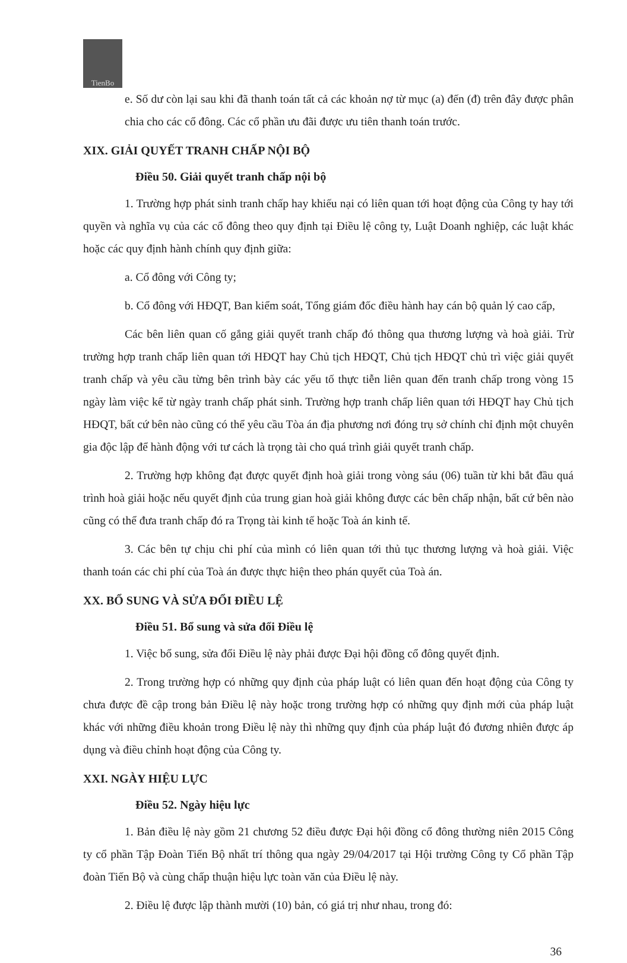TienBo
e. Số dư còn lại sau khi đã thanh toán tất cả các khoản nợ từ mục (a) đến (đ) trên đây được phân chia cho các cổ đông. Các cổ phần ưu đãi được ưu tiên thanh toán trước.
XIX. GIẢI QUYẾT TRANH CHẤP NỘI BỘ
Điều 50. Giải quyết tranh chấp nội bộ
1. Trường hợp phát sinh tranh chấp hay khiếu nại có liên quan tới hoạt động của Công ty hay tới quyền và nghĩa vụ của các cổ đông theo quy định tại Điều lệ công ty, Luật Doanh nghiệp, các luật khác hoặc các quy định hành chính quy định giữa:
a. Cổ đông với Công ty;
b. Cổ đông với HĐQT, Ban kiểm soát, Tổng giám đốc điều hành hay cán bộ quản lý cao cấp,
Các bên liên quan cố gắng giải quyết tranh chấp đó thông qua thương lượng và hoà giải. Trừ trường hợp tranh chấp liên quan tới HĐQT hay Chủ tịch HĐQT, Chủ tịch HĐQT chủ trì việc giải quyết tranh chấp và yêu cầu từng bên trình bày các yếu tố thực tiễn liên quan đến tranh chấp trong vòng 15 ngày làm việc kể từ ngày tranh chấp phát sinh. Trường hợp tranh chấp liên quan tới HĐQT hay Chủ tịch HĐQT, bất cứ bên nào cũng có thể yêu cầu Tòa án địa phương nơi đóng trụ sở chính chỉ định một chuyên gia độc lập để hành động với tư cách là trọng tài cho quá trình giải quyết tranh chấp.
2. Trường hợp không đạt được quyết định hoà giải trong vòng sáu (06) tuần từ khi bắt đầu quá trình hoà giải hoặc nếu quyết định của trung gian hoà giải không được các bên chấp nhận, bất cứ bên nào cũng có thể đưa tranh chấp đó ra Trọng tài kinh tế hoặc Toà án kinh tế.
3. Các bên tự chịu chi phí của mình có liên quan tới thủ tục thương lượng và hoà giải. Việc thanh toán các chi phí của Toà án được thực hiện theo phán quyết của Toà án.
XX. BỔ SUNG VÀ SỬA ĐỔI ĐIỀU LỆ
Điều 51. Bổ sung và sửa đổi Điều lệ
1. Việc bổ sung, sửa đổi Điều lệ này phải được Đại hội đồng cổ đông quyết định.
2. Trong trường hợp có những quy định của pháp luật có liên quan đến hoạt động của Công ty chưa được đề cập trong bản Điều lệ này hoặc trong trường hợp có những quy định mới của pháp luật khác với những điều khoản trong Điều lệ này thì những quy định của pháp luật đó đương nhiên được áp dụng và điều chỉnh hoạt động của Công ty.
XXI. NGÀY HIỆU LỰC
Điều 52. Ngày hiệu lực
1. Bản điều lệ này gồm 21 chương 52 điều được Đại hội đồng cổ đông thường niên 2015 Công ty cổ phần Tập Đoàn Tiến Bộ nhất trí thông qua ngày 29/04/2017 tại Hội trường Công ty Cổ phần Tập đoàn Tiến Bộ và cùng chấp thuận hiệu lực toàn văn của Điều lệ này.
2. Điều lệ được lập thành mười (10) bản, có giá trị như nhau, trong đó:
36